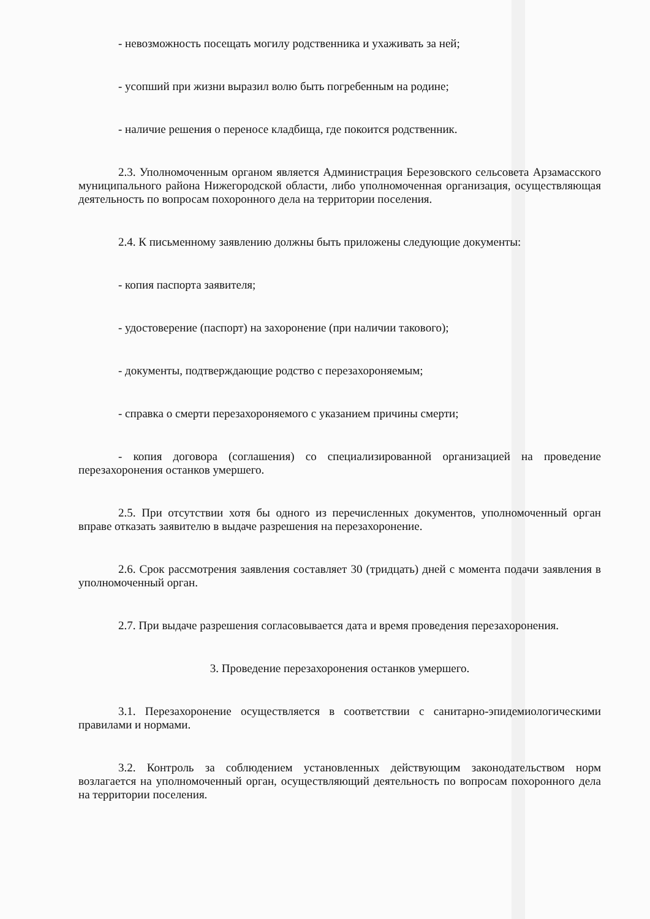- невозможность посещать могилу родственника и ухаживать за ней;
- усопший при жизни выразил волю быть погребенным на родине;
- наличие решения о переносе кладбища, где покоится родственник.
2.3. Уполномоченным органом является Администрация Березовского сельсовета Арзамасского муниципального района Нижегородской области, либо уполномоченная организация, осуществляющая деятельность по вопросам похоронного дела на территории поселения.
2.4. К письменному заявлению должны быть приложены следующие документы:
- копия паспорта заявителя;
- удостоверение (паспорт) на захоронение (при наличии такового);
- документы, подтверждающие родство с перезахороняемым;
- справка о смерти перезахороняемого с указанием причины смерти;
- копия договора (соглашения) со специализированной организацией на проведение перезахоронения останков умершего.
2.5. При отсутствии хотя бы одного из перечисленных документов, уполномоченный орган вправе отказать заявителю в выдаче разрешения на перезахоронение.
2.6. Срок рассмотрения заявления составляет 30 (тридцать) дней с момента подачи заявления в уполномоченный орган.
2.7. При выдаче разрешения согласовывается дата и время проведения перезахоронения.
3. Проведение перезахоронения останков умершего.
3.1. Перезахоронение осуществляется в соответствии с санитарно-эпидемиологическими правилами и нормами.
3.2. Контроль за соблюдением установленных действующим законодательством норм возлагается на уполномоченный орган, осуществляющий деятельность по вопросам похоронного дела на территории поселения.